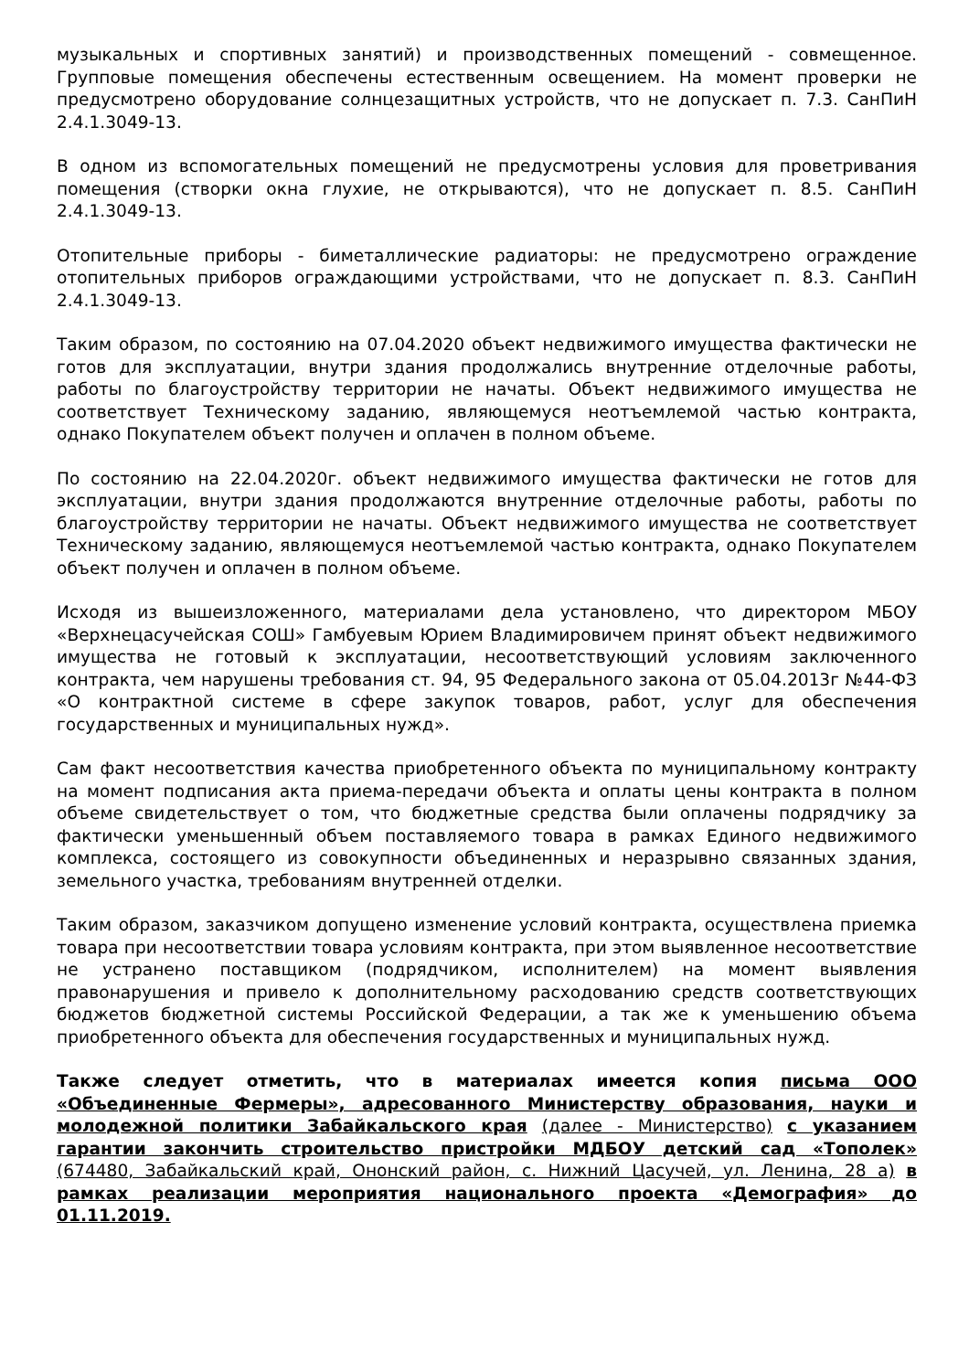музыкальных и спортивных занятий) и производственных помещений - совмещенное. Групповые помещения обеспечены естественным освещением. На момент проверки не предусмотрено оборудование солнцезащитных устройств, что не допускает п. 7.3. СанПиН 2.4.1.3049-13.
В одном из вспомогательных помещений не предусмотрены условия для проветривания помещения (створки окна глухие, не открываются), что не допускает п. 8.5. СанПиН 2.4.1.3049-13.
Отопительные приборы - биметаллические радиаторы: не предусмотрено ограждение отопительных приборов ограждающими устройствами, что не допускает п. 8.3. СанПиН 2.4.1.3049-13.
Таким образом, по состоянию на 07.04.2020 объект недвижимого имущества фактически не готов для эксплуатации, внутри здания продолжались внутренние отделочные работы, работы по благоустройству территории не начаты. Объект недвижимого имущества не соответствует Техническому заданию, являющемуся неотъемлемой частью контракта, однако Покупателем объект получен и оплачен в полном объеме.
По состоянию на 22.04.2020г. объект недвижимого имущества фактически не готов для эксплуатации, внутри здания продолжаются внутренние отделочные работы, работы по благоустройству территории не начаты. Объект недвижимого имущества не соответствует Техническому заданию, являющемуся неотъемлемой частью контракта, однако Покупателем объект получен и оплачен в полном объеме.
Исходя из вышеизложенного, материалами дела установлено, что директором МБОУ «Верхнецасучейская СОШ» Гамбуевым Юрием Владимировичем принят объект недвижимого имущества не готовый к эксплуатации, несоответствующий условиям заключенного контракта, чем нарушены требования ст. 94, 95 Федерального закона от 05.04.2013г №44-ФЗ «О контрактной системе в сфере закупок товаров, работ, услуг для обеспечения государственных и муниципальных нужд».
Сам факт несоответствия качества приобретенного объекта по муниципальному контракту на момент подписания акта приема-передачи объекта и оплаты цены контракта в полном объеме свидетельствует о том, что бюджетные средства были оплачены подрядчику за фактически уменьшенный объем поставляемого товара в рамках Единого недвижимого комплекса, состоящего из совокупности объединенных и неразрывно связанных здания, земельного участка, требованиям внутренней отделки.
Таким образом, заказчиком допущено изменение условий контракта, осуществлена приемка товара при несоответствии товара условиям контракта, при этом выявленное несоответствие не устранено поставщиком (подрядчиком, исполнителем) на момент выявления правонарушения и привело к дополнительному расходованию средств соответствующих бюджетов бюджетной системы Российской Федерации, а так же к уменьшению объема приобретенного объекта для обеспечения государственных и муниципальных нужд.
Также следует отметить, что в материалах имеется копия письма ООО «Объединенные Фермеры», адресованного Министерству образования, науки и молодежной политики Забайкальского края (далее - Министерство) с указанием гарантии закончить строительство пристройки МДБОУ детский сад «Тополек» (674480, Забайкальский край, Ононский район, с. Нижний Цасучей, ул. Ленина, 28 а) в рамках реализации мероприятия национального проекта «Демография» до 01.11.2019.